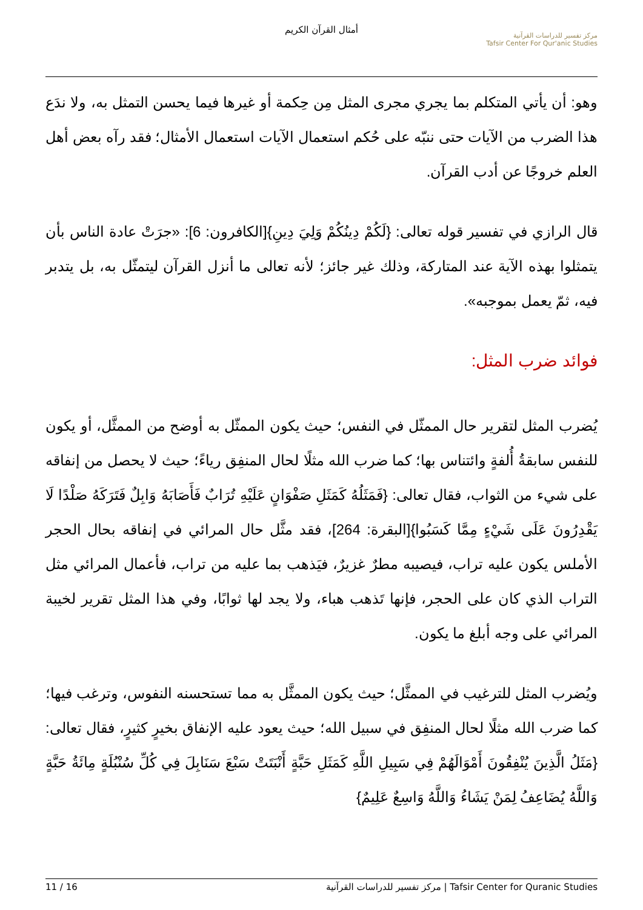أمثال القرآن الكريم
مركز تفسير للدراسات القرآنية
Tafsir Center For Qur'anic Studies
وهو: أن يأتي المتكلم بما يجري مجرى المثل مِن حِكمة أو غيرها فيما يحسن التمثل به، ولا ندَع هذا الضرب من الآيات حتى ننبّه على حُكم استعمال الآيات استعمال الأمثال؛ فقد رآه بعض أهل العلم خروجًا عن أدب القرآن.
قال الرازي في تفسير قوله تعالى: {لَكُمْ دِينُكُمْ وَلِيَ دِينِ}[الكافرون: 6]: «جرَتْ عادة الناس بأن يتمثلوا بهذه الآية عند المتاركة، وذلك غير جائز؛ لأنه تعالى ما أنزل القرآن ليتمثّل به، بل يتدبر فيه، ثمّ يعمل بموجبه».
فوائد ضرب المثل:
يُضرب المثل لتقرير حال الممثّل في النفس؛ حيث يكون الممثّل به أوضح من الممثَّل، أو يكون للنفس سابقةُ أُلفةٍ وائتناس بها؛ كما ضرب الله مثلًا لحال المنفِق رياءً؛ حيث لا يحصل من إنفاقه على شيء من الثواب، فقال تعالى: {فَمَثَلُهُ كَمَثَلِ صَفْوَانٍ عَلَيْهِ تُرَابٌ فَأَصَابَهُ وَابِلٌ فَتَرَكَهُ صَلْدًا لَا يَقْدِرُونَ عَلَى شَيْءٍ مِمَّا كَسَبُوا}[البقرة: 264]، فقد مثَّل حال المرائي في إنفاقه بحال الحجر الأملس يكون عليه تراب، فيصيبه مطرٌ غزيرٌ، فيَذهب بما عليه من تراب، فأعمال المرائي مثل التراب الذي كان على الحجر، فإنها تَذهب هباء، ولا يجد لها ثوابًا، وفي هذا المثل تقرير لخيبة المرائي على وجه أبلغ ما يكون.
ويُضرب المثل للترغيب في الممثَّل؛ حيث يكون الممثَّل به مما تستحسنه النفوس، وترغب فيها؛ كما ضرب الله مثلًا لحال المنفِق في سبيل الله؛ حيث يعود عليه الإنفاق بخيرٍ كثيرٍ، فقال تعالى: {مَثَلُ الَّذِينَ يُنْفِقُونَ أَمْوَالَهُمْ فِي سَبِيلِ اللَّهِ كَمَثَلِ حَبَّةٍ أَنْبَتَتْ سَبْعَ سَنَابِلَ فِي كُلِّ سُنْبُلَةٍ مِائَةُ حَبَّةٍ وَاللَّهُ يُضَاعِفُ لِمَنْ يَشَاءُ وَاللَّهُ وَاسِعٌ عَلِيمٌ}
11 / 16 مركز تفسير للدراسات القرآنية | Tafsir Center for Quranic Studies